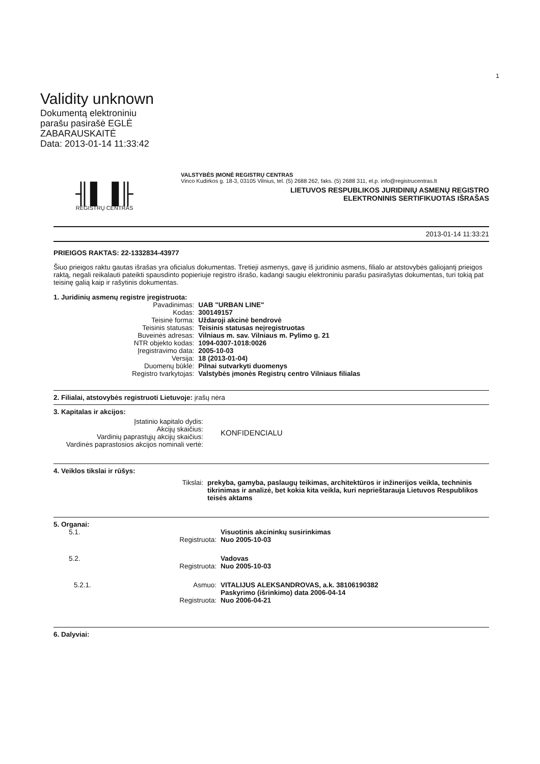1
Validity unknown
Dokumentą elektroniniu
parašu pasirašė EGLĖ
ZABARAUSKAITĖ
Data: 2013-01-14 11:33:42
╢▌▐╟
REGISTRŲ CENTRAS
VALSTYBĖS ĮMONĖ REGISTRŲ CENTRAS
Vinco Kudirkos g. 18-3, 03105 Vilnius, tel. (5) 2688 262, faks. (5) 2688 311, el.p. info@registrucentras.lt
LIETUVOS RESPUBLIKOS JURIDINIŲ ASMENŲ REGISTRO
ELEKTRONINIS SERTIFIKUOTAS IŠRAŠAS
2013-01-14 11:33:21
PRIEIGOS RAKTAS: 22-1332834-43977
Šiuo prieigos raktu gautas išrašas yra oficialus dokumentas. Tretieji asmenys, gavę iš juridinio asmens, filialo ar atstovybės galiojantį prieigos raktą, negali reikalauti pateikti spausdinto popieriuje registro išrašo, kadangi saugiu elektroniniu parašu pasirašytas dokumentas, turi tokią pat teisinę galią kaip ir rašytinis dokumentas.
1. Juridinių asmenų registre įregistruota:
| Pavadinimas: | UAB "URBAN LINE" |
| Kodas: | 300149157 |
| Teisinė forma: | Uždaroji akcinė bendrovė |
| Teisinis statusas: | Teisinis statusas neįregistruotas |
| Buveinės adresas: | Vilniaus m. sav. Vilniaus m. Pylimo g. 21 |
| NTR objekto kodas: | 1094-0307-1018:0026 |
| Įregistravimo data: | 2005-10-03 |
| Versija: | 18 (2013-01-04) |
| Duomenų būklė: | Pilnai sutvarkyti duomenys |
| Registro tvarkytojas: | Valstybės įmonės Registrų centro Vilniaus filialas |
2. Filialai, atstovybės registruoti Lietuvoje: įrašų nėra
3. Kapitalas ir akcijos:
| Įstatinio kapitalo dydis: Akcijų skaičius: Vardinių paprastųjų akcijų skaičius: Vardinės paprastosios akcijos nominali vertė: | KONFIDENCIALU |
4. Veiklos tikslai ir rūšys:
| Tikslai: | prekyba, gamyba, paslaugų teikimas, architektūros ir inžinerijos veikla, techninis tikrinimas ir analizė, bet kokia kita veikla, kuri neprieštarauja Lietuvos Respublikos teisės aktams |
5. Organai:
| 5.1. | Visuotinis akcininkų susirinkimas |
| Registruota: | Nuo 2005-10-03 |
| 5.2. | Vadovas |
| Registruota: | Nuo 2005-10-03 |
| 5.2.1. Asmuo: | VITALIJUS ALEKSANDROVAS, a.k. 38106190382 Paskyrimo (išrinkimo) data 2006-04-14 |
| Registruota: | Nuo 2006-04-21 |
6. Dalyviai: